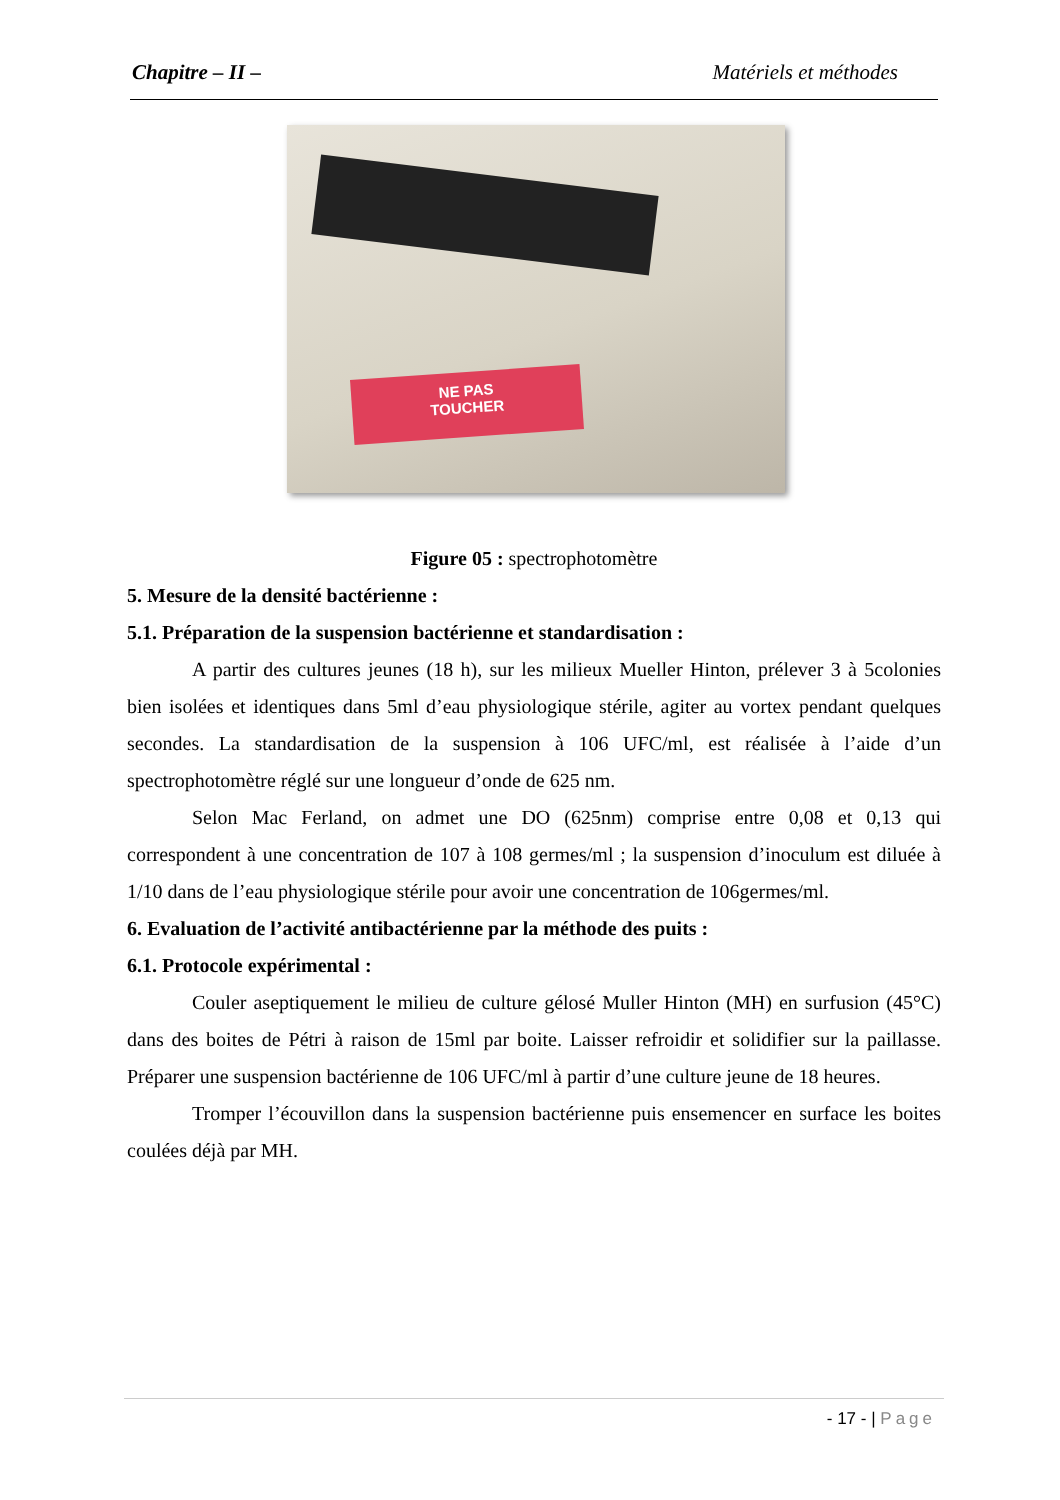Chapitre – II – Matériels et méthodes
NE PAS
TOUCHER
Figure 05 : spectrophotomètre
5. Mesure de la densité bactérienne :
5.1. Préparation de la suspension bactérienne et standardisation :
A partir des cultures jeunes (18 h), sur les milieux Mueller Hinton, prélever 3 à 5colonies bien isolées et identiques dans 5ml d’eau physiologique stérile, agiter au vortex pendant quelques secondes. La standardisation de la suspension à 106 UFC/ml, est réalisée à l’aide d’un spectrophotomètre réglé sur une longueur d’onde de 625 nm.
Selon Mac Ferland, on admet une DO (625nm) comprise entre 0,08 et 0,13 qui correspondent à une concentration de 107 à 108 germes/ml ; la suspension d’inoculum est diluée à 1/10 dans de l’eau physiologique stérile pour avoir une concentration de 106germes/ml.
6. Evaluation de l’activité antibactérienne par la méthode des puits :
6.1. Protocole expérimental :
Couler aseptiquement le milieu de culture gélosé Muller Hinton (MH) en surfusion (45°C) dans des boites de Pétri à raison de 15ml par boite. Laisser refroidir et solidifier sur la paillasse. Préparer une suspension bactérienne de 106 UFC/ml à partir d’une culture jeune de 18 heures.
Tromper l’écouvillon dans la suspension bactérienne puis ensemencer en surface les boites coulées déjà par MH.
- 17 - | Page